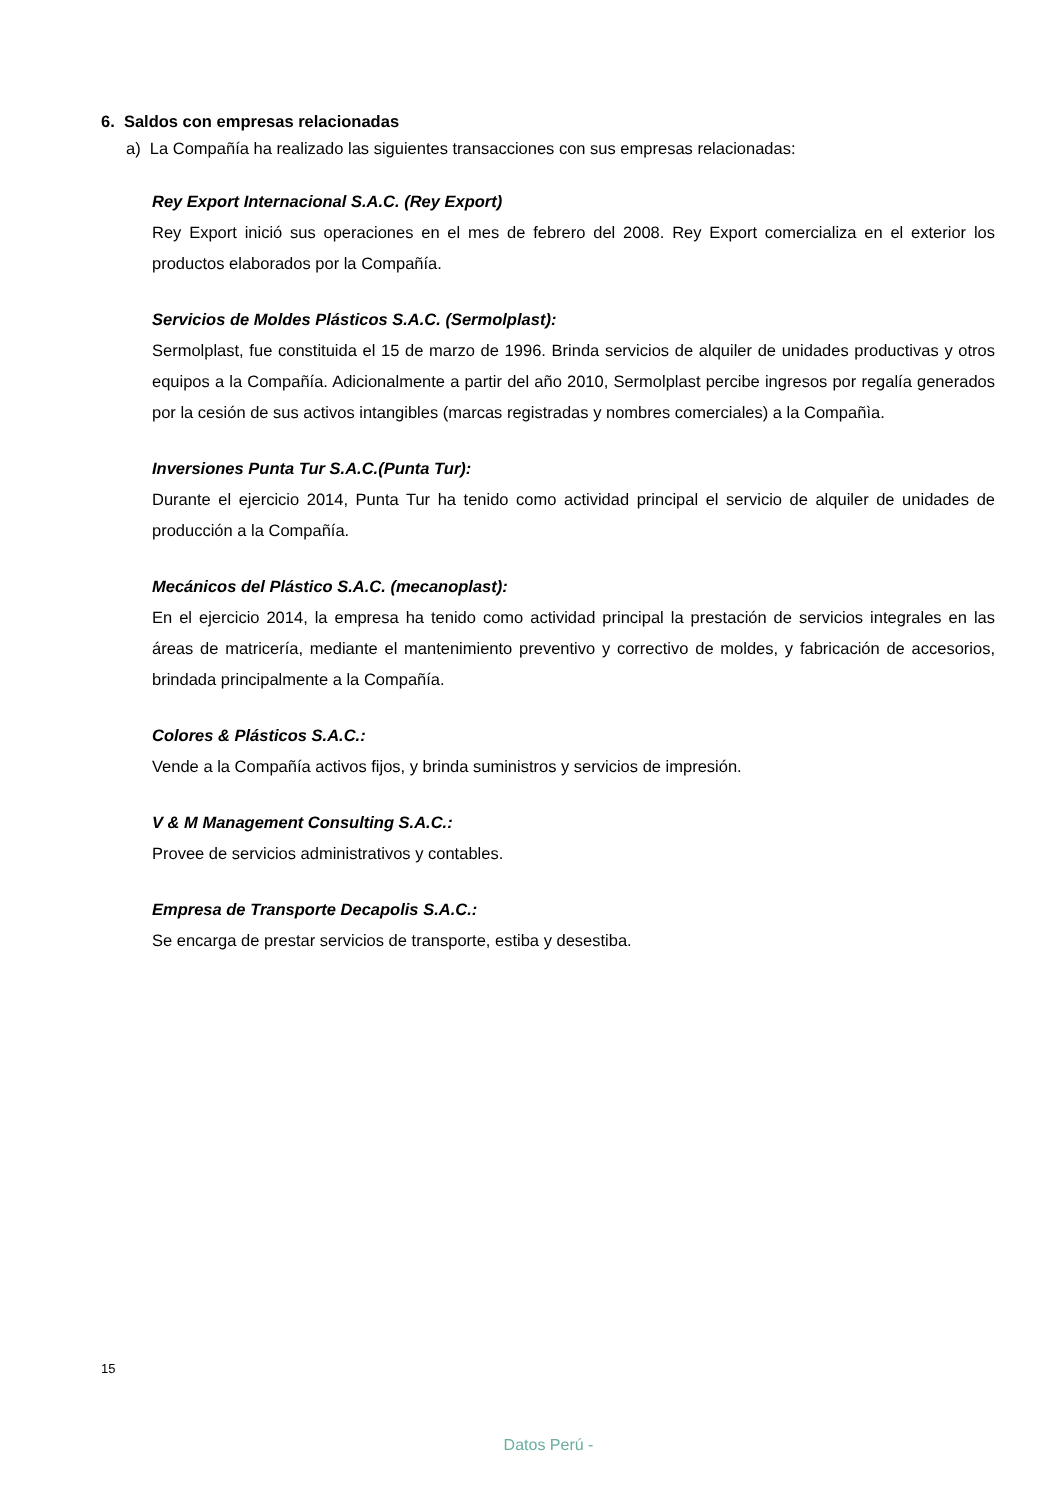6. Saldos con empresas relacionadas
a) La Compañía ha realizado las siguientes transacciones con sus empresas relacionadas:
Rey Export Internacional S.A.C. (Rey Export)
Rey Export inició sus operaciones en el mes de febrero del 2008. Rey Export comercializa en el exterior los productos elaborados por la Compañía.
Servicios de Moldes Plásticos S.A.C. (Sermolplast):
Sermolplast, fue constituida el 15 de marzo de 1996. Brinda servicios de alquiler de unidades productivas y otros equipos a la Compañía. Adicionalmente a partir del año 2010, Sermolplast percibe ingresos por regalía generados por la cesión de sus activos intangibles (marcas registradas y nombres comerciales) a la Compañìa.
Inversiones Punta Tur S.A.C.(Punta Tur):
Durante el ejercicio 2014, Punta Tur ha tenido como actividad principal el servicio de alquiler de unidades de producción a la Compañía.
Mecánicos del Plástico S.A.C. (mecanoplast):
En el ejercicio 2014, la empresa ha tenido como actividad principal la prestación de servicios integrales en las áreas de matricería, mediante el mantenimiento preventivo y correctivo de moldes, y fabricación de accesorios, brindada principalmente a la Compañía.
Colores & Plásticos S.A.C.:
Vende a la Compañía activos fijos, y brinda suministros y servicios de impresión.
V & M Management Consulting S.A.C.:
Provee de servicios administrativos y contables.
Empresa de Transporte Decapolis S.A.C.:
Se encarga de prestar servicios de transporte, estiba y desestiba.
15
Datos Perú -